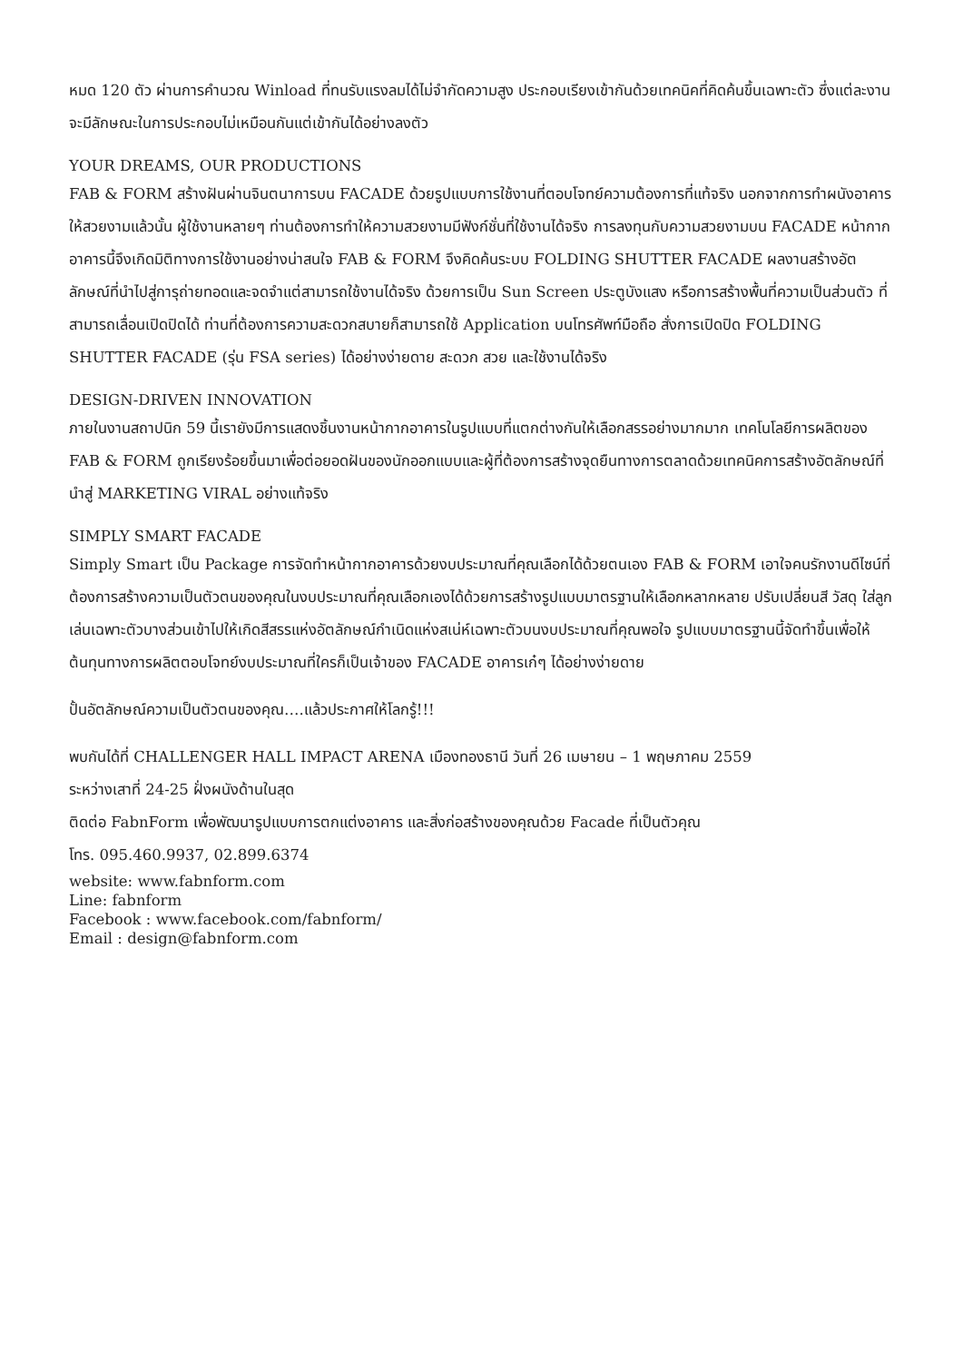หมด 120 ตัว ผ่านการคำนวณ Winload ที่ทนรับแรงลมได้ไม่จำกัดความสูง ประกอบเรียงเข้ากันด้วยเทคนิคที่คิดค้นขึ้นเฉพาะตัว ซึ่งแต่ละงานจะมีลักษณะในการประกอบไม่เหมือนกันแต่เข้ากันได้อย่างลงตัว
YOUR DREAMS, OUR PRODUCTIONS
FAB & FORM สร้างฝันผ่านจินตนาการบน FACADE ด้วยรูปแบบการใช้งานที่ตอบโจทย์ความต้องการที่แท้จริง นอกจากการทำผนังอาคารให้สวยงามแล้วนั้น ผู้ใช้งานหลายๆ ท่านต้องการทำให้ความสวยงามมีฟังก์ชั่นที่ใช้งานได้จริง การลงทุนกับความสวยงามบน FACADE หน้ากากอาคารนี้จึงเกิดมิติทางการใช้งานอย่างน่าสนใจ FAB & FORM จึงคิดค้นระบบ FOLDING SHUTTER FACADE ผลงานสร้างอัตลักษณ์ที่นำไปสู่การุถ่ายทอดและจดจำแต่สามารถใช้งานได้จริง ด้วยการเป็น Sun Screen ประตูบังแสง หรือการสร้างพื้นที่ความเป็นส่วนตัว ที่สามารถเลื่อนเปิดปิดได้ ท่านที่ต้องการความสะดวกสบายก็สามารถใช้ Application บนโทรศัพท์มือถือ สั่งการเปิดปิด FOLDING SHUTTER FACADE (รุ่น FSA series) ได้อย่างง่ายดาย สะดวก สวย และใช้งานได้จริง
DESIGN-DRIVEN INNOVATION
ภายในงานสถาปนิก 59 นี้เรายังมีการแสดงชิ้นงานหน้ากากอาคารในรูปแบบที่แตกต่างกันให้เลือกสรรอย่างมากมาก เทคโนโลยีการผลิตของ FAB & FORM ถูกเรียงร้อยขึ้นมาเพื่อต่อยอดฝันของนักออกแบบและผู้ที่ต้องการสร้างจุดยืนทางการตลาดด้วยเทคนิคการสร้างอัตลักษณ์ที่นำสู่ MARKETING VIRAL อย่างแท้จริง
SIMPLY SMART FACADE
Simply Smart เป็น Package การจัดทำหน้ากากอาคารด้วยงบประมาณที่คุณเลือกได้ด้วยตนเอง FAB & FORM เอาใจคนรักงานดีไซน์ที่ต้องการสร้างความเป็นตัวตนของคุณในงบประมาณที่คุณเลือกเองได้ด้วยการสร้างรูปแบบมาตรฐานให้เลือกหลากหลาย ปรับเปลี่ยนสี วัสดุ ใส่ลูกเล่นเฉพาะตัวบางส่วนเข้าไปให้เกิดสีสรรแห่งอัตลักษณ์กำเนิดแห่งสเน่ห์เฉพาะตัวบนงบประมาณที่คุณพอใจ รูปแบบมาตรฐานนี้จัดทำขึ้นเพื่อให้ต้นทุนทางการผลิตตอบโจทย์งบประมาณที่ใครก็เป็นเจ้าของ FACADE อาคารเก๋ๆ ได้อย่างง่ายดาย
ปั้นอัตลักษณ์ความเป็นตัวตนของคุณ….แล้วประกาศให้โลกรู้!!!
พบกันได้ที่ CHALLENGER HALL IMPACT ARENA เมืองทองธานี วันที่ 26 เมษายน – 1 พฤษภาคม 2559
ระหว่างเสาที่ 24-25 ฝั่งผนังด้านในสุด
ติดต่อ FabnForm เพื่อพัฒนารูปแบบการตกแต่งอาคาร และสิ่งก่อสร้างของคุณด้วย Facade ที่เป็นตัวคุณ
โทร. 095.460.9937, 02.899.6374
website: www.fabnform.com
Line: fabnform
Facebook : www.facebook.com/fabnform/
Email : design@fabnform.com